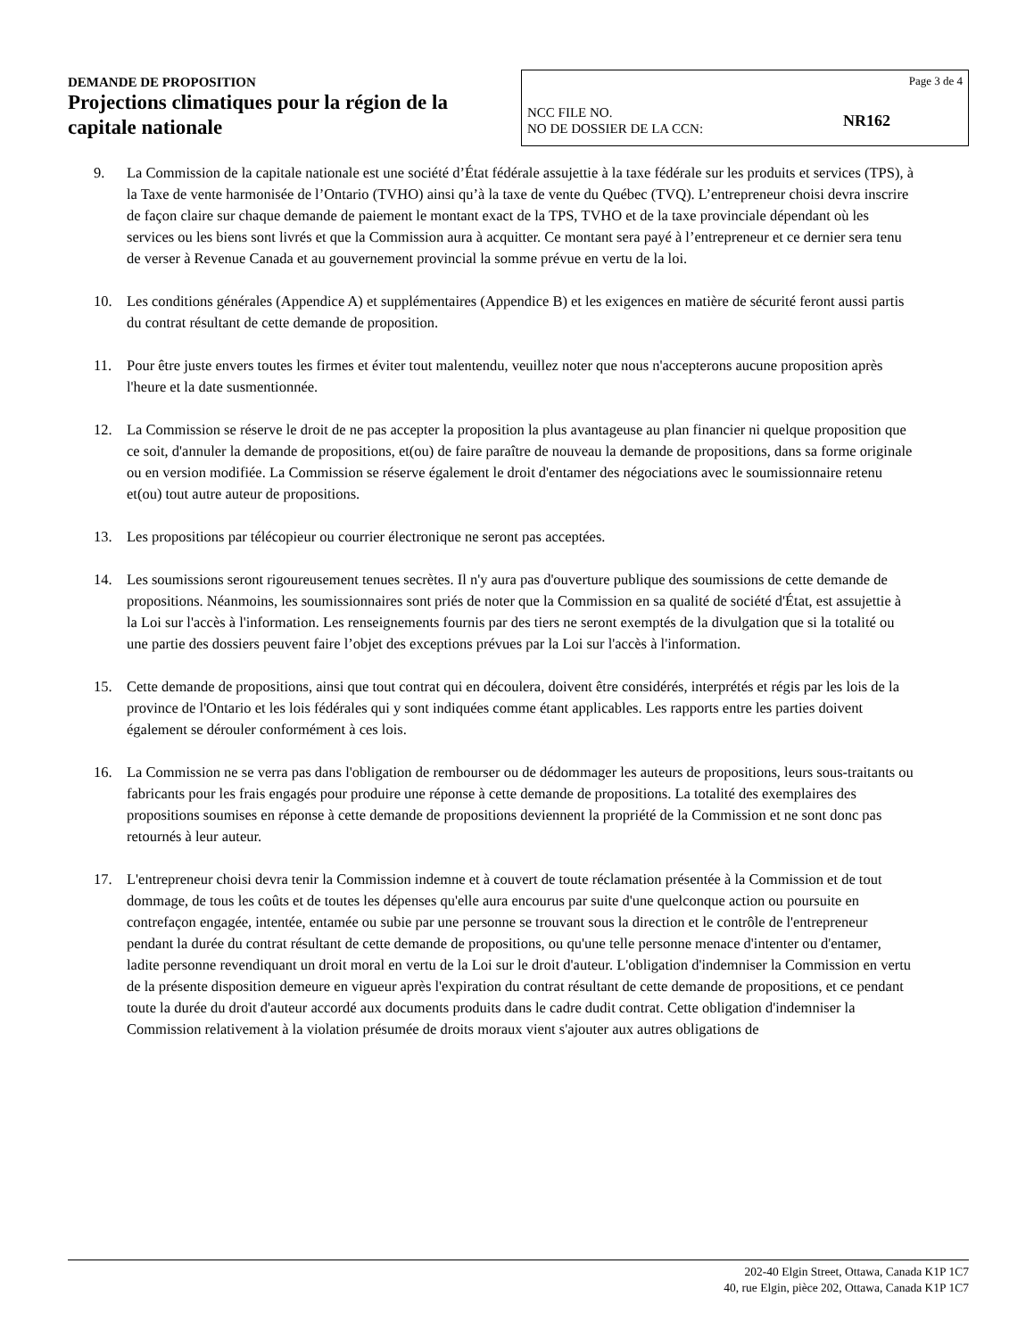DEMANDE DE PROPOSITION
Projections climatiques pour la région de la capitale nationale
Page 3 de 4
NCC FILE NO.
NO DE DOSSIER DE LA CCN:
NR162
9. La Commission de la capitale nationale est une société d’État fédérale assujettie à la taxe fédérale sur les produits et services (TPS), à la Taxe de vente harmonisée de l’Ontario (TVHO) ainsi qu’à la taxe de vente du Québec (TVQ). L’entrepreneur choisi devra inscrire de façon claire sur chaque demande de paiement le montant exact de la TPS, TVHO et de la taxe provinciale dépendant où les services ou les biens sont livrés et que la Commission aura à acquitter. Ce montant sera payé à l’entrepreneur et ce dernier sera tenu de verser à Revenue Canada et au gouvernement provincial la somme prévue en vertu de la loi.
10. Les conditions générales (Appendice A) et supplémentaires (Appendice B) et les exigences en matière de sécurité feront aussi partis du contrat résultant de cette demande de proposition.
11. Pour être juste envers toutes les firmes et éviter tout malentendu, veuillez noter que nous n'accepterons aucune proposition après l'heure et la date susmentionnée.
12. La Commission se réserve le droit de ne pas accepter la proposition la plus avantageuse au plan financier ni quelque proposition que ce soit, d'annuler la demande de propositions, et(ou) de faire paraître de nouveau la demande de propositions, dans sa forme originale ou en version modifiée. La Commission se réserve également le droit d'entamer des négociations avec le soumissionnaire retenu et(ou) tout autre auteur de propositions.
13. Les propositions par télécopieur ou courrier électronique ne seront pas acceptées.
14. Les soumissions seront rigoureusement tenues secrètes. Il n'y aura pas d'ouverture publique des soumissions de cette demande de propositions. Néanmoins, les soumissionnaires sont priés de noter que la Commission en sa qualité de société d'État, est assujettie à la Loi sur l'accès à l'information. Les renseignements fournis par des tiers ne seront exemptés de la divulgation que si la totalité ou une partie des dossiers peuvent faire l’objet des exceptions prévues par la Loi sur l'accès à l'information.
15. Cette demande de propositions, ainsi que tout contrat qui en découlera, doivent être considérés, interprétés et régis par les lois de la province de l'Ontario et les lois fédérales qui y sont indiquées comme étant applicables. Les rapports entre les parties doivent également se dérouler conformément à ces lois.
16. La Commission ne se verra pas dans l'obligation de rembourser ou de dédommager les auteurs de propositions, leurs sous-traitants ou fabricants pour les frais engagés pour produire une réponse à cette demande de propositions. La totalité des exemplaires des propositions soumises en réponse à cette demande de propositions deviennent la propriété de la Commission et ne sont donc pas retournés à leur auteur.
17. L'entrepreneur choisi devra tenir la Commission indemne et à couvert de toute réclamation présentée à la Commission et de tout dommage, de tous les coûts et de toutes les dépenses qu'elle aura encourus par suite d'une quelconque action ou poursuite en contrefaçon engagée, intentée, entamée ou subie par une personne se trouvant sous la direction et le contrôle de l'entrepreneur pendant la durée du contrat résultant de cette demande de propositions, ou qu'une telle personne menace d'intenter ou d'entamer, ladite personne revendiquant un droit moral en vertu de la Loi sur le droit d'auteur. L'obligation d'indemniser la Commission en vertu de la présente disposition demeure en vigueur après l'expiration du contrat résultant de cette demande de propositions, et ce pendant toute la durée du droit d'auteur accordé aux documents produits dans le cadre dudit contrat. Cette obligation d'indemniser la Commission relativement à la violation présumée de droits moraux vient s'ajouter aux autres obligations de
202-40 Elgin Street, Ottawa, Canada K1P 1C7
40, rue Elgin, pièce 202, Ottawa, Canada K1P 1C7